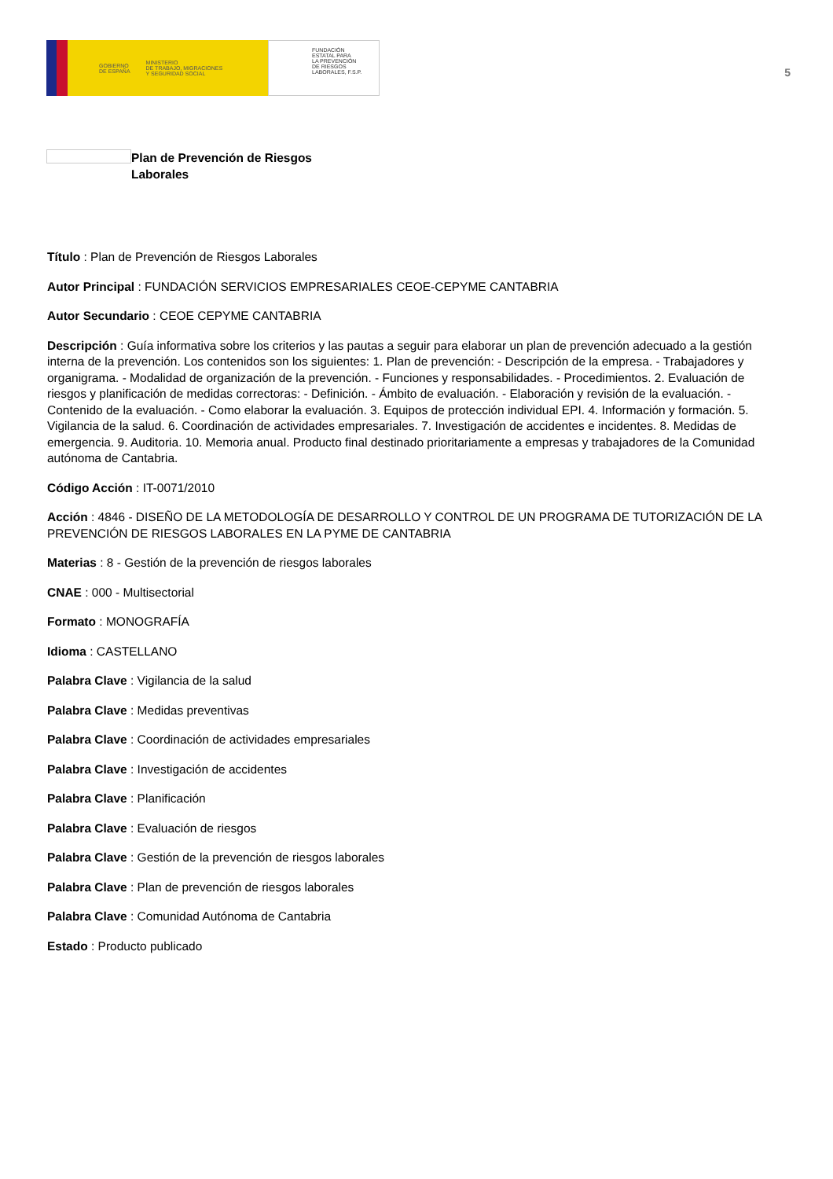GOBIERNO
DE ESPAÑA MINISTERIO
DE TRABAJO, MIGRACIONES
Y SEGURIDAD SOCIAL
FUNDACIÓN
ESTATAL PARA
LA PREVENCIÓN
DE RIESGOS
LABORALES, F.S.P.
5
Plan de Prevención de Riesgos
Laborales
Título : Plan de Prevención de Riesgos Laborales
Autor Principal : FUNDACIÓN SERVICIOS EMPRESARIALES CEOE-CEPYME CANTABRIA
Autor Secundario : CEOE CEPYME CANTABRIA
Descripción : Guía informativa sobre los criterios y las pautas a seguir para elaborar un plan de prevención adecuado a la gestión interna de la prevención. Los contenidos son los siguientes: 1. Plan de prevención: - Descripción de la empresa. - Trabajadores y organigrama. - Modalidad de organización de la prevención. - Funciones y responsabilidades. - Procedimientos. 2. Evaluación de riesgos y planificación de medidas correctoras: - Definición. - Ámbito de evaluación. - Elaboración y revisión de la evaluación. - Contenido de la evaluación. - Como elaborar la evaluación. 3. Equipos de protección individual EPI. 4. Información y formación. 5. Vigilancia de la salud. 6. Coordinación de actividades empresariales. 7. Investigación de accidentes e incidentes. 8. Medidas de emergencia. 9. Auditoria. 10. Memoria anual. Producto final destinado prioritariamente a empresas y trabajadores de la Comunidad autónoma de Cantabria.
Código Acción : IT-0071/2010
Acción : 4846 - DISEÑO DE LA METODOLOGÍA DE DESARROLLO Y CONTROL DE UN PROGRAMA DE TUTORIZACIÓN DE LA PREVENCIÓN DE RIESGOS LABORALES EN LA PYME DE CANTABRIA
Materias : 8 - Gestión de la prevención de riesgos laborales
CNAE : 000 - Multisectorial
Formato : MONOGRAFÍA
Idioma : CASTELLANO
Palabra Clave : Vigilancia de la salud
Palabra Clave : Medidas preventivas
Palabra Clave : Coordinación de actividades empresariales
Palabra Clave : Investigación de accidentes
Palabra Clave : Planificación
Palabra Clave : Evaluación de riesgos
Palabra Clave : Gestión de la prevención de riesgos laborales
Palabra Clave : Plan de prevención de riesgos laborales
Palabra Clave : Comunidad Autónoma de Cantabria
Estado : Producto publicado